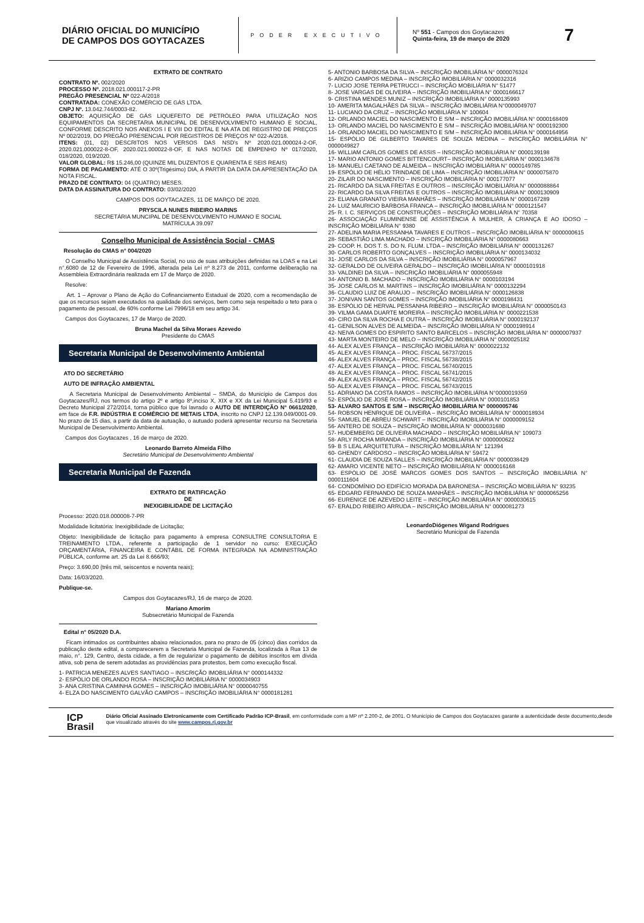DIÁRIO OFICIAL DO MUNICÍPIO
DE CAMPOS DOS GOYTACAZES
PODER EXECUTIVO
Nº 551 - Campos dos Goytacazes
Quinta-feira, 19 de março de 2020
7
EXTRATO DE CONTRATO
CONTRATO Nº. 002/2020
PROCESSO Nº. 2018.021.000117-2-PR
PREGÃO PRESENCIAL Nº 022-A/2018
CONTRATADA: CONEXÃO COMÉRCIO DE GÁS LTDA.
CNPJ Nº. 13.042.744/0003-82.
OBJETO: AQUISIÇÃO DE GÁS LIQUEFEITO DE PETRÓLEO PARA UTILIZAÇÃO NOS EQUIPAMENTOS DA SECRETARIA MUNICIPAL DE DESENVOLVIMENTO HUMANO E SOCIAL, CONFORME DESCRITO NOS ANEXOS I E VIII DO EDITAL E NA ATA DE REGISTRO DE PREÇOS Nº 002/2019, DO PREGÃO PRESENCIAL POR REGISTROS DE PREÇOS Nº 022-A/2018.
ITENS: (01, 02) DESCRITOS NOS VERSOS DAS NSD's Nº 2020.021.000024-2-OF, 2020.021.000022-8-OF, 2020.021.000022-8-OF, E NAS NOTAS DE EMPENHO Nº 017/2020, 018/2020, 019/2020.
VALOR GLOBAL: R$ 15.246,00 (QUINZE MIL DUZENTOS E QUARENTA E SEIS REAIS)
FORMA DE PAGAMENTO: ATÉ O 30º(Trigésimo) DIA, A PARTIR DA DATA DA APRESENTAÇÃO DA NOTA FISCAL.
PRAZO DE CONTRATO: 04 (QUATRO) MESES.
DATA DA ASSINATURA DO CONTRATO: 03/02/2020
CAMPOS DOS GOYTACAZES, 11 DE MARÇO DE 2020.
PRYSCILA NUNES RIBEIRO MARINS
SECRETÁRIA MUNCIPAL DE DESENVOLVIMENTO HUMANO E SOCIAL
MATRÍCULA 39.097
Conselho Municipal de Assistência Social - CMAS
Resolução do CMAS n° 004/2020
O Conselho Municipal de Assistência Social, no uso de suas atribuições definidas na LOAS e na Lei n°.6080 de 12 de Fevereiro de 1996, alterada pela Lei nº 8.273 de 2011, conforme deliberação na Assembleia Extraordinária realizada em 17 de Março de 2020.
Resolve:
Art. 1 – Aprovar o Plano de Ação do Cofinanciamento Estadual de 2020, com a recomendação de que os recursos sejam executados na qualidade dos serviços, bem como seja respeitado o teto para o pagamento de pessoal, de 60% conforme Lei 7996/18 em seu artigo 34.
Campos dos Goytacazes, 17 de Março de 2020.
Bruna Machel da Silva Moraes Azevedo
Presidente do CMAS
Secretaria Municipal de Desenvolvimento Ambiental
ATO DO SECRETÁRIO
AUTO DE INFRAÇÃO AMBIENTAL
A Secretaria Municipal de Desenvolvimento Ambiental – SMDA, do Município de Campos dos Goytacazes/RJ, nos termos do artigo 2º e artigo 8º,inciso X, XIX e XX da Lei Municipal 5.419/93 e Decreto Municipal 272/2014, torna público que foi lavrado o AUTO DE INTERDIÇÃO N° 0661/2020, em face de F.R. INDÚSTRIA E COMÉRCIO DE METAIS LTDA, inscrito no CNPJ 12.139.049/0001-09. No prazo de 15 dias, a partir da data de autuação, o autuado poderá apresentar recurso na Secretaria Municipal de Desenvolvimento Ambiental.
Campos dos Goytacazes , 16 de março de 2020.
Leonardo Barreto Almeida Filho
Secretário Municipal de Desenvolvimento Ambiental
Secretaria Municipal de Fazenda
EXTRATO DE RATIFICAÇÃO
DE
INEXIGIBILIDADE DE LICITAÇÃO
Processo: 2020.018.000008-7-PR
Modalidade licitatória: Inexigibilidade de Licitação;
Objeto: Inexigibilidade de licitação para pagamento à empresa CONSULTRE CONSULTORIA E TREINAMENTO LTDA., referente a participação de 1 servidor no curso: EXECUÇÃO ORÇAMENTÁRIA, FINANCEIRA E CONTÁBIL DE FORMA INTEGRADA NA ADMINISTRAÇÃO PÚBLICA, conforme art. 25 da Lei 8.666/93;
Preço: 3.690,00 (três mil, seiscentos e noventa reais);
Data: 16/03/2020.
Publique-se.
Campos dos Goytacazes/RJ, 16 de março de 2020.
Mariano Amorim
Subsecretário Municipal de Fazenda
Edital n° 05/2020 D.A.
Ficam intimados os contribuintes abaixo relacionados, para no prazo de 05 (cinco) dias corridos da publicação deste edital, a comparecerem a Secretaria Municipal de Fazenda, localizada à Rua 13 de maio, n°. 129, Centro, desta cidade, a fim de regularizar o pagamento de débitos inscritos em dívida ativa, sob pena de serem adotadas as providências para protestos, bem como execução fiscal.
1- PATRICIA MENEZES ALVES SANTIAGO – INSCRIÇÃO IMOBILIÁRIA N° 0000144332
2- ESPÓLIO DE ORLANDO ROSA – INSCRIÇÃO IMOBILIÁRIA N° 0000034903
3- ANA CRISTINA CAMINHA GOMES – INSCRIÇÃO IMOBILIÁRIA N° 0000040755
4- ELZA DO NASCIMENTO GALVÃO CAMPOS – INSCRIÇÃO IMOBILIÁRIA N° 0000181281
5- ANTONIO BARBOSA DA SILVA – INSCRIÇÃO IMOBILIÁRIA N° 0000076324
6- ARIZIO CAMPOS MEDINA – INSCRIÇÃO IMOBILIÁRIA N° 0000032316
7- LUCIO JOSE TERRA PETRUCCI – INSCRIÇÃO MOBILIÁRIA N° 51477
8- JOSE VARGAS DE OLIVEIRA – INSCRIÇÃO IMOBILIÁRIA N° 0000166617
9- CRISTINA MENDES MUNIZ – INSCRIÇÃO IMOBILIÁRIA N° 0000135993
10- AMERITA MAGALHÃES DA SILVA – INSCRIÇÃO IMOBILIÁRIA N°0000049707
11- LUCIANO DA CRUZ – INSCRIÇÃO MOBILIÁRIA N° 100604
12- ORLANDO MACIEL DO NASCIMENTO E S/M – INSCRIÇÃO IMOBILIÁRIA N° 0000168409
13- ORLANDO MACIEL DO NASCIMENTO E S/M – INSCRIÇÃO IMOBILIÁRIA N° 0000192300
14- ORLANDO MACIEL DO NASCIMENTO E S/M – INSCRIÇÃO IMOBILIÁRIA N° 0000164956
15- ESPÓLIO DE GILBERTO TAVARES DE SOUZA MEDINA – INSCRIÇÃO IMOBILIÁRIA N° 0000049827
16- WILLIAM CARLOS GOMES DE ASSIS – INSCRIÇÃO IMOBILIÁRIA N° 0000139198
17- MARIO ANTONIO GOMES BITTENCOURT– INSCRIÇÃO IMOBILIÁRIA N° 0000134678
18- MANUELI CAETANO DE ALMEIDA – INSCRIÇÃO IMOBILIÁRIA N° 0000149785
19- ESPÓLIO DE HÉLIO TRINDADE DE LIMA – INSCRIÇÃO IMOBILIÁRIA N° 0000075870
20- ZILAIR DO NASCIMENTO – INSCRIÇÃO IMOBILIÁRIA N° 000177077
21- RICARDO DA SILVA FREITAS E OUTROS – INSCRIÇÃO IMOBILIÁRIA N° 0000088864
22- RICARDO DA SILVA FREITAS E OUTROS – INSCRIÇÃO IMOBILIÁRIA N° 0000130909
23- ELIANA GRANATO VIEIRA MANHÃES – INSCRIÇÃO IMOBILIÁRIA N° 0000167289
24- LUIZ MAURICIO BARBOSA FRANCA – INSCRIÇÃO IMOBILIÁRIA N° 0000121547
25- R. I. C. SERVIÇOS DE CONSTRUÇÕES – INSCRIÇÃO MOBILIÁRIA N° 70358
26- ASSOCIAÇÃO FLUMINENSE DE ASSISTÊNCIA À MULHER, À CRIANÇA E AO IDOSO – INSCRIÇÃO MOBILIÁRIA N° 9380
27- ADELINA MARIA PESSANHA TAVARES E OUTROS – INSCRIÇÃO IMOBILIÁRIA N° 0000000615
28- SEBASTIÃO LIMA MACHADO – INSCRIÇÃO IMOBILIÁRIA N° 0000080663
29- COOP. H. DOS T. S. DO N. FLUM. LTDA – INSCRIÇÃO IMOBILIÁRIA N° 0000131267
30- CARLOS ROBERTO GONÇALVES – INSCRIÇÃO IMOBILIÁRIA N° 0000134032
31- JOSE CARLOS DA SILVA – INSCRIÇÃO IMOBILIÁRIA N° 0000057967
32- GERALDO DE OLIVEIRA GERALDO – INSCRIÇÃO IMOBILIÁRIA N° 0000101918
33- VALDINEI DA SILVA – INSCRIÇÃO IMOBILIÁRIA N° 0000055948
34- ANTONIO B. MACHADO – INSCRIÇÃO IMOBILIÁRIA N° 0000103194
35- JOSE CARLOS M. MARTINS – INSCRIÇÃO IMOBILIÁRIA N° 0000132294
36- CLAUDIO LUIZ DE ARAUJO – INSCRIÇÃO IMOBILIÁRIA N° 0000126838
37- JONIVAN SANTOS GOMES – INSCRIÇÃO IMOBILIÁRIA N° 0000198431
38- ESPÓLIO DE HERVAL PESSANHA RIBEIRO – INSCRIÇÃO IMOBILIÁRIA N° 0000050143
39- VILMA GAMA DUARTE MOREIRA – INSCRIÇÃO IMOBILIÁRIA N° 0000221538
40- CIRO DA SILVA ROCHA E OUTRA – INSCRIÇÃO IMOBILIÁRIA N° 0000192137
41- GENILSON ALVES DE ALMEIDA – INSCRIÇÃO IMOBILIÁRIA N° 0000198914
42- NEIVA GOMES DO ESPIRITO SANTO BARCELOS – INSCRIÇÃO IMOBILIÁRIA N° 0000007937
43- MARTA MONTEIRO DE MELO – INSCRIÇÃO IMOBILIÁRIA N° 0000025182
44- ALEX ALVES FRANÇA – INSCRIÇÃO IMOBILIÁRIA N° 0000022132
45- ALEX ALVES FRANÇA – PROC. FISCAL 56737/2015
46- ALEX ALVES FRANÇA – PROC. FISCAL 56738/2015
47- ALEX ALVES FRANÇA – PROC. FISCAL 56740/2015
48- ALEX ALVES FRANÇA – PROC. FISCAL 56741/2015
49- ALEX ALVES FRANÇA – PROC. FISCAL 56742/2015
50- ALEX ALVES FRANÇA – PROC. FISCAL 56743/2015
51- ADRIANO DA COSTA RAMOS – INSCRIÇÃO IMOBILIÁRIA N°0000019359
52- ESPÓLIO DE JOSÉ ROSA – INSCRIÇÃO IMOBILIÁRIA N° 0000101853
53- ALVARO SANTOS E S/M – INSCRIÇÃO IMOBILIÁRIA N° 0000005746
54- ROBSON HENRIQUE DE OLIVEIRA – INSCRIÇÃO IMOBILIÁRIA N° 0000018934
55- SAMUEL DE ABREU SCHWART – INSCRIÇÃO IMOBILIÁRIA N° 0000009152
56- ANTERO DE SOUZA – INSCRIÇÃO IMOBILIÁRIA N° 0000031680
57- HUDEMBERG DE OLIVEIRA MACHADO – INSCRIÇÃO MOBILIÁRIA N° 109073
58- ARLY ROCHA MIRANDA – INSCRIÇÃO IMOBILIÁRIA N° 0000000622
59- B S LEAL ARQUITETURA – INSCRIÇÃO MOBILIÁRIA N° 121394
60- GHENDY CARDOSO – INSCRIÇÃO MOBILIÁRIA N° 59472
61- CLAUDIA DE SOUZA SALLES – INSCRIÇÃO IMOBILIÁRIA N° 0000038429
62- AMARO VICENTE NETO – INSCRIÇÃO IMOBILIÁRIA N° 0000016168
63- ESPÓLIO DE JOSÉ MARCOS GOMES DOS SANTOS – INSCRIÇÃO IMOBILIÁRIA N° 0000111604
64- CONDOMÍNIO DO EDIFÍCIO MORADA DA BARONESA – INSCRIÇÃO MOBILIÁRIA N° 93235
65- EDGARD FERNANDO DE SOUZA MANHÃES – INSCRIÇÃO IMOBILIÁRIA N° 0000065256
66- EURENICE DE AZEVEDO LEITE – INSCRIÇÃO IMOBILIÁRIA N° 0000030615
67- ERALDO RIBEIRO ARRUDA – INSCRIÇÃO IMOBILIÁRIA N° 0000081273
LeonardoDiógenes Wigand Rodrigues
Secretário Municipal de Fazenda
ICP
Brasil
Diário Oficial Assinado Eletronicamente com Certificado Padrão ICP-Brasil, em conformidade com a MP nº 2.200-2, de 2001. O Município de Campos dos Goytacazes garante a autenticidade deste documento,desde que visualizado através do site www.campos.rj.gov.br